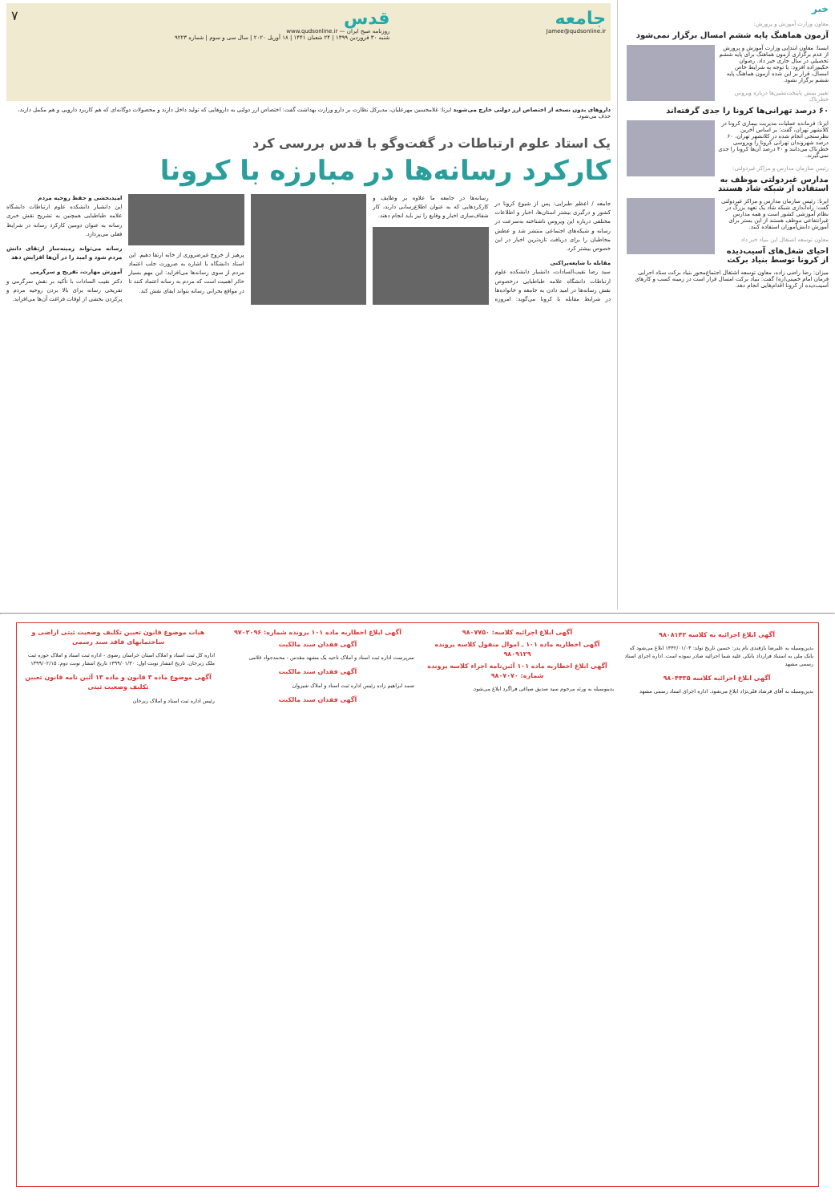خبر
معاون وزارت آموزش و پرورش:
آزمون هماهنگ پایه ششم امسال برگزار نمی‌شود
ایسنا: معاون ابتدایی وزارت آموزش و پرورش از عدم برگزاری آزمون هماهنگ برای پایه ششم تحصیلی در سال جاری خبر داد. رضوان حکیم‌زاده افزود: با توجه به شرایط خاص امسال، قرار بر این شده آزمون هماهنگ پایه ششم برگزار نشود.
تغییر بینش پایتخت‌نشین‌ها درباره ویروس خطرناک
۶۰ درصد تهرانی‌ها کرونا را جدی گرفته‌اند
ایرنا: فرمانده عملیات مدیریت بیماری کرونا در کلانشهر تهران، گفت: بر اساس آخرین نظرسنجی انجام شده در کلانشهر تهران، ۶۰ درصد شهروندان تهرانی کرونا را ویروسی خطرناک می‌دانند و ۴۰ درصد آن‌ها کرونا را جدی نمی‌گیرند.
رئیس سازمان مدارس و مراکز غیردولتی:
مدارس غیردولتی موظف به استفاده از شبکه شاد هستند
ایرنا: رئیس سازمان مدارس و مراکز غیردولتی گفت: راه‌اندازی شبکه شاد یک تعهد بزرگ در نظام آموزشی کشور است و همه مدارس غیرانتفاعی موظف هستند از این بستر برای آموزش دانش‌آموزان استفاده کنند.
معاون توسعه اشتغال این بنیاد خبر داد
احیای شغل‌های آسیب‌دیده از کرونا توسط بنیاد برکت
میزان: رضا راضی زاده، معاون توسعه اشتغال اجتماع‌محور بنیاد برکت ستاد اجرایی فرمان امام خمینی(ره) گفت: بنیاد برکت امسال قرار است در زمینه کسب و کارهای آسیب‌دیده از کرونا اقدام‌هایی انجام دهد.
جامعه
Jamee@qudsonline.ir
قدس
روزنامه صبح ایران — www.qudsonline.ir
شنبه ۳۰ فروردین ۱۳۹۹ | ۲۴ شعبان ۱۴۴۱ | ۱۸ آوریل ۲۰۲۰ | سال سی و سوم | شماره ۹۲۲۳
۷
داروهای بدون نسخه از اختصاص ارز دولتی خارج می‌شوند ایرنا: غلامحسین مهرعلیان، مدیرکل نظارت بر دارو وزارت بهداشت گفت: اختصاص ارز دولتی به داروهایی که تولید داخل دارند و محصولات دوگانه‌ای که هم کاربرد دارویی و هم مکمل دارند، حذف می‌شود.
یک استاد علوم ارتباطات در گفت‌وگو با قدس بررسی کرد
کارکرد رسانه‌ها در مبارزه با کرونا
جامعه / اعظم طبرایی: پس از شیوع کرونا در کشور و درگیری بیشتر استان‌ها، اخبار و اطلاعات مختلفی درباره این ویروس ناشناخته به‌سرعت در رسانه و شبکه‌های اجتماعی منتشر شد و عطش مخاطبان را برای دریافت تازه‌ترین اخبار در این خصوص بیشتر کرد.
مقابله با شایعه‌پراکنی
سید رضا نقیب‌السادات، دانشیار دانشکده علوم ارتباطات دانشگاه علامه طباطبایی درخصوص نقش رسانه‌ها در امید دادن به جامعه و خانواده‌ها در شرایط مقابله با کرونا می‌گوید: امروزه رسانه‌ها در جامعه ما علاوه بر وظایف و کارکردهایی که به عنوان اطلاع‌رسانی دارند، کار شفاف‌سازی اخبار و وقایع را نیز باید انجام دهند.
پرهیز از خروج غیرضروری از خانه ارتقا دهیم. این استاد دانشگاه با اشاره به ضرورت جلب اعتماد مردم از سوی رسانه‌ها می‌افزاید: این مهم بسیار حائز اهمیت است که مردم به رسانه اعتماد کنند تا در مواقع بحرانی رسانه بتواند ایفای نقش کند.
امیدبخشی و حفظ روحیه مردم
این دانشیار دانشکده علوم ارتباطات دانشگاه علامه طباطبایی همچنین به تشریح نقش خبری رسانه به عنوان دومین کارکرد رسانه در شرایط فعلی می‌پردازد.
رسانه می‌تواند زمینه‌ساز ارتقای دانش مردم شود و امید را در آن‌ها افزایش دهد
آموزش مهارت، تفریح و سرگرمی
دکتر نقیب السادات با تأکید بر نقش سرگرمی و تفریحی رسانه برای بالا بردن روحیه مردم و پرکردن بخشی از اوقات فراغت آن‌ها می‌افزاید.
آگهی ابلاغ اجرائیه به کلاسه ۹۸۰۸۱۴۲
بدین‌وسیله به علیرضا بازقندی نام پدر: حسین تاریخ تولد: ۱۳۴۲/۰۱/۰۳ ابلاغ می‌شود که بانک ملی به استناد قرارداد بانکی علیه شما اجرائیه صادر نموده است. اداره اجرای اسناد رسمی مشهد
آگهی ابلاغ اجرائیه کلاسه ۹۸۰۴۴۳۵
بدین‌وسیله به آقای فرشاد قلی‌نژاد ابلاغ می‌شود. اداره اجرای اسناد رسمی مشهد
آگهی ابلاغ اجرائیه کلاسه: ۹۸۰۷۷۵۰
آگهی اخطاریه ماده ۱۰۱ ـ اموال منقول کلاسه پرونده ۹۸۰۹۱۲۹
آگهی ابلاغ اخطاریه ماده ۱۰۱ آئین‌نامه اجراء کلاسه پرونده شماره: ۹۸۰۷۰۷۰
بدینوسیله به ورثه مرحوم سید صدیق صباغی فراگرد ابلاغ می‌شود.
آگهی ابلاغ اخطاریه ماده ۱۰۱ پرونده شماره: ۹۷۰۲۰۹۶
آگهی فقدان سند مالکیت
سرپرست اداره ثبت اسناد و املاک ناحیه یک مشهد مقدس - محمدجواد غلامی
آگهی فقدان سند مالکیت
صمد ابراهیم زاده رئیس اداره ثبت اسناد و املاک شیروان
آگهی فقدان سند مالکیت
هیات موضوع قانون تعیین تکلیف وضعیت ثبتی اراضی و ساختمانهای فاقد سند رسمی
اداره کل ثبت اسناد و املاک استان خراسان رضوی - اداره ثبت اسناد و املاک حوزه ثبت ملک زبرخان. تاریخ انتشار نوبت اول: ۱۳۹۹/۰۱/۳۰ تاریخ انتشار نوبت دوم: ۱۳۹۹/۰۲/۱۵
آگهی موضوع ماده ۳ قانون و ماده ۱۳ آئین نامه قانون تعیین تکلیف وضعیت ثبتی
رئیس اداره ثبت اسناد و املاک زبرخان